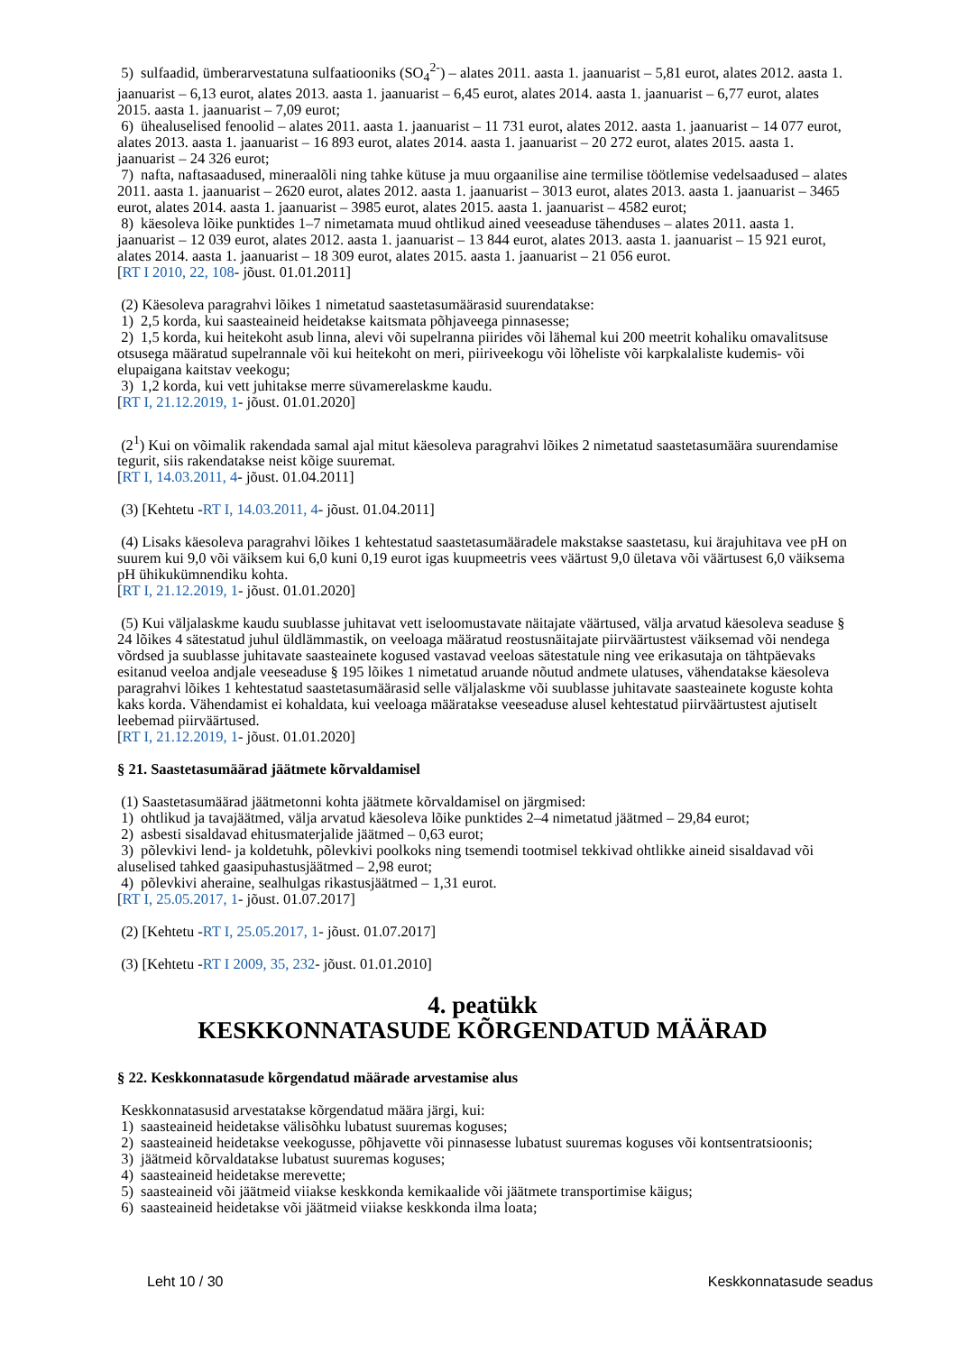5) sulfaadid, ümberarvestatuna sulfaatiooniks (SO<sub>4</sub><sup>2-</sup>) – alates 2011. aasta 1. jaanuarist – 5,81 eurot, alates 2012. aasta 1. jaanuarist – 6,13 eurot, alates 2013. aasta 1. jaanuarist – 6,45 eurot, alates 2014. aasta 1. jaanuarist – 6,77 eurot, alates 2015. aasta 1. jaanuarist – 7,09 eurot;
6) ühealuselised fenoolid – alates 2011. aasta 1. jaanuarist – 11 731 eurot, alates 2012. aasta 1. jaanuarist – 14 077 eurot, alates 2013. aasta 1. jaanuarist – 16 893 eurot, alates 2014. aasta 1. jaanuarist – 20 272 eurot, alates 2015. aasta 1. jaanuarist – 24 326 eurot;
7) nafta, naftasaadused, mineraalõli ning tahke kütuse ja muu orgaanilise aine termilise töötlemise vedelsaadused – alates 2011. aasta 1. jaanuarist – 2620 eurot, alates 2012. aasta 1. jaanuarist – 3013 eurot, alates 2013. aasta 1. jaanuarist – 3465 eurot, alates 2014. aasta 1. jaanuarist – 3985 eurot, alates 2015. aasta 1. jaanuarist – 4582 eurot;
8) käesoleva lõike punktides 1–7 nimetamata muud ohtlikud ained veeseaduse tähenduses – alates 2011. aasta 1. jaanuarist – 12 039 eurot, alates 2012. aasta 1. jaanuarist – 13 844 eurot, alates 2013. aasta 1. jaanuarist – 15 921 eurot, alates 2014. aasta 1. jaanuarist – 18 309 eurot, alates 2015. aasta 1. jaanuarist – 21 056 eurot.
[RT I 2010, 22, 108- jõust. 01.01.2011]
(2) Käesoleva paragrahvi lõikes 1 nimetatud saastetasumäärasid suurendatakse:
1) 2,5 korda, kui saasteaineid heidetakse kaitsmata põhjaveega pinnasesse;
2) 1,5 korda, kui heitekoht asub linna, alevi või supelranna piirides või lähemal kui 200 meetrit kohaliku omavalitsuse otsusega määratud supelrannale või kui heitekoht on meri, piiriveekogu või lõheliste või karpkalaliste kudemis- või elupaigana kaitstav veekogu;
3) 1,2 korda, kui vett juhitakse merre süvamerelaskme kaudu.
[RT I, 21.12.2019, 1- jõust. 01.01.2020]
(2<sup>1</sup>) Kui on võimalik rakendada samal ajal mitut käesoleva paragrahvi lõikes 2 nimetatud saastetasumäära suurendamise tegurit, siis rakendatakse neist kõige suuremat.
[RT I, 14.03.2011, 4- jõust. 01.04.2011]
(3) [Kehtetu -RT I, 14.03.2011, 4- jõust. 01.04.2011]
(4) Lisaks käesoleva paragrahvi lõikes 1 kehtestatud saastetasumääradele makstakse saastetasu, kui ärajuhitava vee pH on suurem kui 9,0 või väiksem kui 6,0 kuni 0,19 eurot igas kuupmeetris vees väärtust 9,0 ületava või väärtusest 6,0 väiksema pH ühikukümnendiku kohta.
[RT I, 21.12.2019, 1- jõust. 01.01.2020]
(5) Kui väljalaskme kaudu suublasse juhitavat vett iseloomustavate näitajate väärtused, välja arvatud käesoleva seaduse § 24 lõikes 4 sätestatud juhul üldlämmastik, on veeloaga määratud reostusnäitajate piirväärtustest väiksemad või nendega võrdsed ja suublasse juhitavate saasteainete kogused vastavad veeloas sätestatule ning vee erikasutaja on tähtpäevaks esitanud veeloa andjale veeseaduse § 195 lõikes 1 nimetatud aruande nõutud andmete ulatuses, vähendatakse käesoleva paragrahvi lõikes 1 kehtestatud saastetasumäärasid selle väljalaskme või suublasse juhitavate saasteainete koguste kohta kaks korda. Vähendamist ei kohaldata, kui veeloaga määratakse veeseaduse alusel kehtestatud piirväärtustest ajutiselt leebemad piirväärtused.
[RT I, 21.12.2019, 1- jõust. 01.01.2020]
§ 21. Saastetasumäärad jäätmete kõrvaldamisel
(1) Saastetasumäärad jäätmetonni kohta jäätmete kõrvaldamisel on järgmised:
1) ohtlikud ja tavajäätmed, välja arvatud käesoleva lõike punktides 2–4 nimetatud jäätmed – 29,84 eurot;
2) asbesti sisaldavad ehitusmaterjalide jäätmed – 0,63 eurot;
3) põlevkivi lend- ja koldetuhk, põlevkivi poolkoks ning tsemendi tootmisel tekkivad ohtlikke aineid sisaldavad või aluselised tahked gaasipuhastusjäätmed – 2,98 eurot;
4) põlevkivi aheraine, sealhulgas rikastusjäätmed – 1,31 eurot.
[RT I, 25.05.2017, 1- jõust. 01.07.2017]
(2) [Kehtetu -RT I, 25.05.2017, 1- jõust. 01.07.2017]
(3) [Kehtetu -RT I 2009, 35, 232- jõust. 01.01.2010]
4. peatükk
KESKKONNATASUDE KÕRGENDATUD MÄÄRAD
§ 22. Keskkonnatasude kõrgendatud määrade arvestamise alus
Keskkonnatasusid arvestatakse kõrgendatud määra järgi, kui:
1) saasteaineid heidetakse välisõhku lubatust suuremas koguses;
2) saasteaineid heidetakse veekogusse, põhjavette või pinnasesse lubatust suuremas koguses või kontsentratsioonis;
3) jäätmeid kõrvaldatakse lubatust suuremas koguses;
4) saasteaineid heidetakse merevette;
5) saasteaineid või jäätmeid viiakse keskkonda kemikaalide või jäätmete transportimise käigus;
6) saasteaineid heidetakse või jäätmeid viiakse keskkonda ilma loata;
Leht 10 / 30 Keskkonnatasude seadus